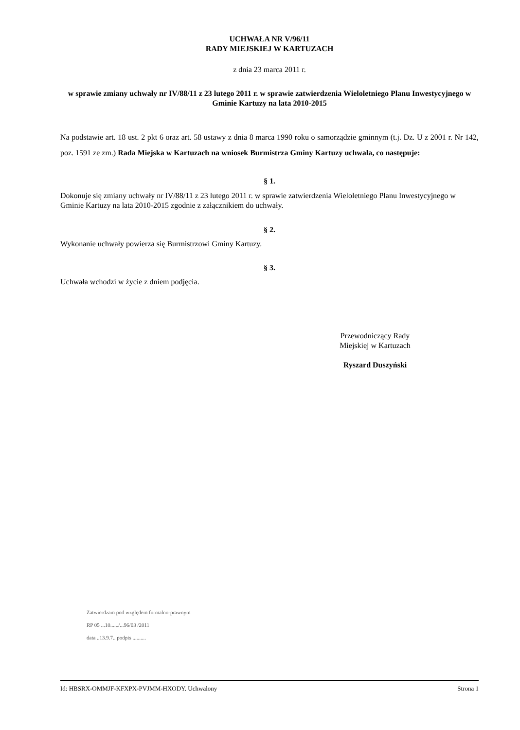UCHWAŁA NR V/96/11
RADY MIEJSKIEJ W KARTUZACH
z dnia 23 marca 2011 r.
w sprawie zmiany uchwały nr IV/88/11 z 23 lutego 2011 r. w sprawie zatwierdzenia Wieloletniego Planu Inwestycyjnego w Gminie Kartuzy na lata 2010-2015
Na podstawie art. 18 ust. 2 pkt 6 oraz art. 58 ustawy z dnia 8 marca 1990 roku o samorządzie gminnym (t.j. Dz. U z 2001 r. Nr 142, poz. 1591 ze zm.) Rada Miejska w Kartuzach na wniosek Burmistrza Gminy Kartuzy uchwala, co następuje:
§ 1.
Dokonuje się zmiany uchwały nr IV/88/11 z 23 lutego 2011 r. w sprawie zatwierdzenia Wieloletniego Planu Inwestycyjnego w Gminie Kartuzy na lata 2010-2015 zgodnie z załącznikiem do uchwały.
§ 2.
Wykonanie uchwały powierza się Burmistrzowi Gminy Kartuzy.
§ 3.
Uchwała wchodzi w życie z dniem podjęcia.
Przewodniczący Rady
Miejskiej w Kartuzach
Ryszard Duszyński
Zatwierdzam pod względem formalno-prawnym
RP 05 ...10....../...96/03 /2011
data ..13.9.7.. podpis ..........
Id: HBSRX-OMMJF-KFXPX-PVJMM-HXODY. Uchwalony Strona 1